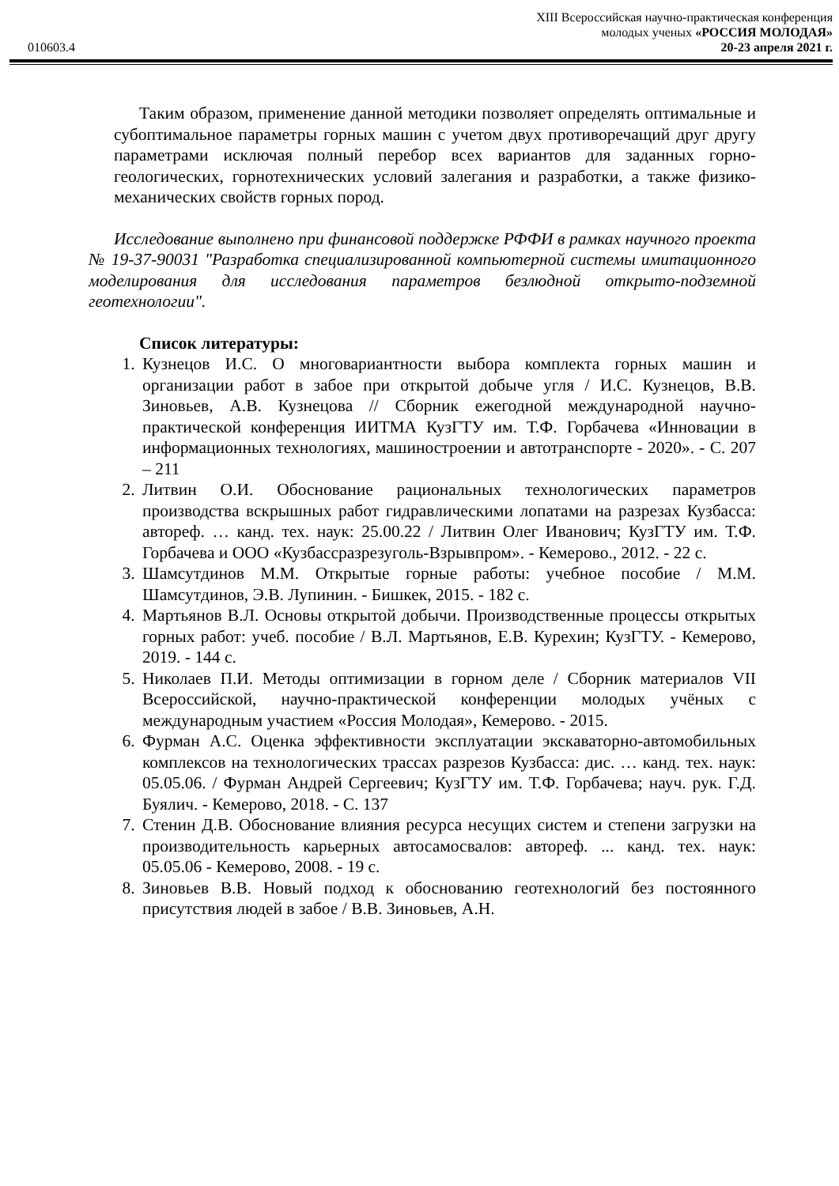XIII Всероссийская научно-практическая конференция
молодых ученых «РОССИЯ МОЛОДАЯ»
010603.4 20-23 апреля 2021 г.
Таким образом, применение данной методики позволяет определять оптимальные и субоптимальное параметры горных машин с учетом двух противоречащий друг другу параметрами исключая полный перебор всех вариантов для заданных горно-геологических, горнотехнических условий залегания и разработки, а также физико-механических свойств горных пород.
Исследование выполнено при финансовой поддержке РФФИ в рамках научного проекта № 19-37-90031 "Разработка специализированной компьютерной системы имитационного моделирования для исследования параметров безлюдной открыто-подземной геотехнологии".
Список литературы:
1. Кузнецов И.С. О многовариантности выбора комплекта горных машин и организации работ в забое при открытой добыче угля / И.С. Кузнецов, В.В. Зиновьев, А.В. Кузнецова // Сборник ежегодной международной научно-практической конференция ИИТМА КузГТУ им. Т.Ф. Горбачева «Инновации в информационных технологиях, машиностроении и автотранспорте - 2020». - С. 207 – 211
2. Литвин О.И. Обоснование рациональных технологических параметров производства вскрышных работ гидравлическими лопатами на разрезах Кузбасса: автореф. … канд. тех. наук: 25.00.22 / Литвин Олег Иванович; КузГТУ им. Т.Ф. Горбачева и ООО «Кузбассразрезуголь-Взрывпром». - Кемерово., 2012. - 22 с.
3. Шамсутдинов М.М. Открытые горные работы: учебное пособие / М.М. Шамсутдинов, Э.В. Лупинин. - Бишкек, 2015. - 182 с.
4. Мартьянов В.Л. Основы открытой добычи. Производственные процессы открытых горных работ: учеб. пособие / В.Л. Мартьянов, Е.В. Курехин; КузГТУ. - Кемерово, 2019. - 144 с.
5. Николаев П.И. Методы оптимизации в горном деле / Сборник материалов VII Всероссийской, научно-практической конференции молодых учёных с международным участием «Россия Молодая», Кемерово. - 2015.
6. Фурман А.С. Оценка эффективности эксплуатации экскаваторно-автомобильных комплексов на технологических трассах разрезов Кузбасса: дис. … канд. тех. наук: 05.05.06. / Фурман Андрей Сергеевич; КузГТУ им. Т.Ф. Горбачева; науч. рук. Г.Д. Буялич. - Кемерово, 2018. - С. 137
7. Стенин Д.В. Обоснование влияния ресурса несущих систем и степени загрузки на производительность карьерных автосамосвалов: автореф. ... канд. тех. наук: 05.05.06 - Кемерово, 2008. - 19 с.
8. Зиновьев В.В. Новый подход к обоснованию геотехнологий без постоянного присутствия людей в забое / В.В. Зиновьев, А.Н.